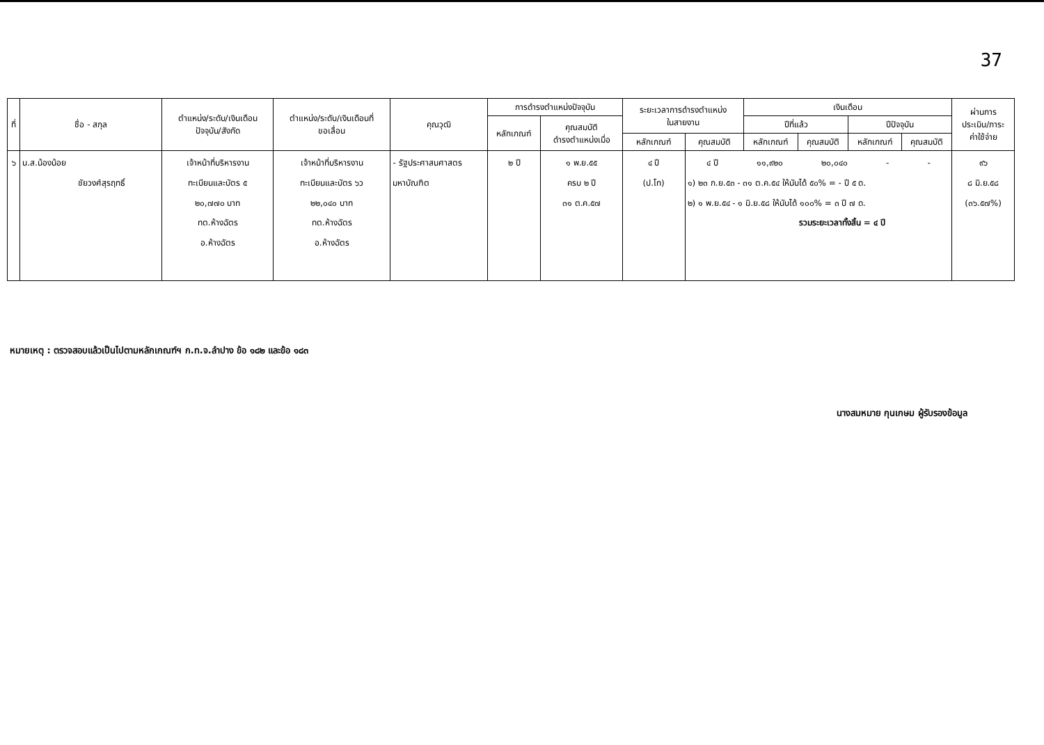37
| ที่ | ชื่อ - สกุล | ตำแหน่ง/ระดับ/เงินเดือน ปัจจุบัน/สังกัด | ตำแหน่ง/ระดับ/เงินเดือนที่ ขอเลื่อน | คุณวุฒิ | การดำรงตำแหน่งปัจจุบัน | | ระยะเวลาการดำรงตำแหน่ง ในสายงาน | | เงินเดือน | | | | ผ่านการ ประเมิน/ภาระ ค่าใช้จ่าย |
| --- | --- | --- | --- | --- | --- | --- | --- | --- | --- | --- | --- | --- | --- |
| | | | | | หลักเกณฑ์ | คุณสมบัติ ดำรงตำแหน่งเมื่อ | | | ปีที่แล้ว | | ปีปัจจุบัน | | |
| | | | | | | | หลักเกณฑ์ | คุณสมบัติ | หลักเกณฑ์ | คุณสมบัติ | หลักเกณฑ์ | คุณสมบัติ | |
| ๖ | น.ส.น้องน้อย ชัยวงศ์สุรฤทธิ์ | เจ้าหน้าที่บริหารงาน ทะเบียนและบัตร ๕ ๒๐,๗๗๐ บาท ทต.ห้างฉัตร อ.ห้างฉัตร | เจ้าหน้าที่บริหารงาน ทะเบียนและบัตร ๖ว ๒๒,๐๔๐ บาท ทต.ห้างฉัตร อ.ห้างฉัตร | - รัฐประศาสนศาสตร มหาบัณฑิต | ๒ ปี | ๑ พ.ย.๕๕ ครบ ๒ ปี ๓๑ ต.ค.๕๗ | ๔ ปี (ป.โท) | ๔ ปี ๑๑,๙๒๐ ๒๐,๐๔๐ - - ๑) ๒๓ ก.ย.๕๓ - ๓๑ ต.ค.๕๔ ให้นับได้ ๕๐% = - ปี ๕ ด. ๒) ๑ พ.ย.๕๔ - ๑ มิ.ย.๕๘ ให้นับได้ ๑๐๐% = ๓ ปี ๗ ด. รวมระยะเวลาทั้งสิ้น = ๔ ปี | | | | | ๙๖ ๘ มิ.ย.๕๘ (๓๖.๕๗%) |
หมายเหตุ : ตรวจสอบแล้วเป็นไปตามหลักเกณฑ์ฯ ก.ท.จ.ลำปาง ข้อ ๑๘๒ และข้อ ๑๘๓
นางสมหมาย กุนเกษม ผู้รับรองข้อมูล